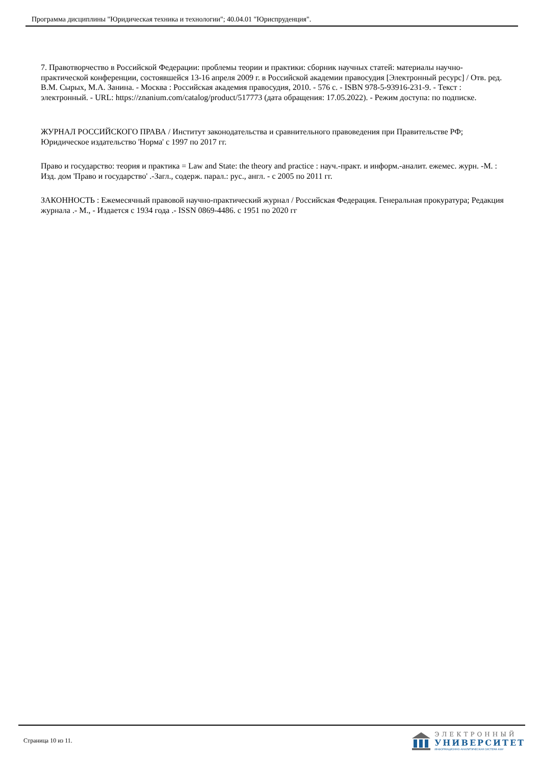Программа дисциплины "Юридическая техника и технологии"; 40.04.01 "Юриспруденция".
7. Правотворчество в Российской Федерации: проблемы теории и практики: сборник научных статей: материалы научно-практической конференции, состоявшейся 13-16 апреля 2009 г. в Российской академии правосудия [Электронный ресурс] / Отв. ред. В.М. Сырых, М.А. Занина. - Москва : Российская академия правосудия, 2010. - 576 с. - ISBN 978-5-93916-231-9. - Текст : электронный. - URL: https://znanium.com/catalog/product/517773 (дата обращения: 17.05.2022). - Режим доступа: по подписке.
ЖУРНАЛ РОССИЙСКОГО ПРАВА / Институт законодательства и сравнительного правоведения при Правительстве РФ; Юридическое издательство 'Норма' с 1997 по 2017 гг.
Право и государство: теория и практика = Law and State: the theory and practice : науч.-практ. и информ.-аналит. ежемес. журн. -М. : Изд. дом 'Право и государство' .-Загл., содерж. парал.: рус., англ. - с 2005 по 2011 гг.
ЗАКОННОСТЬ : Ежемесячный правовой научно-практический журнал / Российская Федерация. Генеральная прокуратура; Редакция журнала .- М., - Издается с 1934 года .- ISSN 0869-4486. с 1951 по 2020 гг
Страница 10 из 11.
ЭЛЕКТРОННЫЙ
УНИВЕРСИТЕТ
ИНФОРМАЦИОННО-АНАЛИТИЧЕСКАЯ СИСТЕМА КФУ